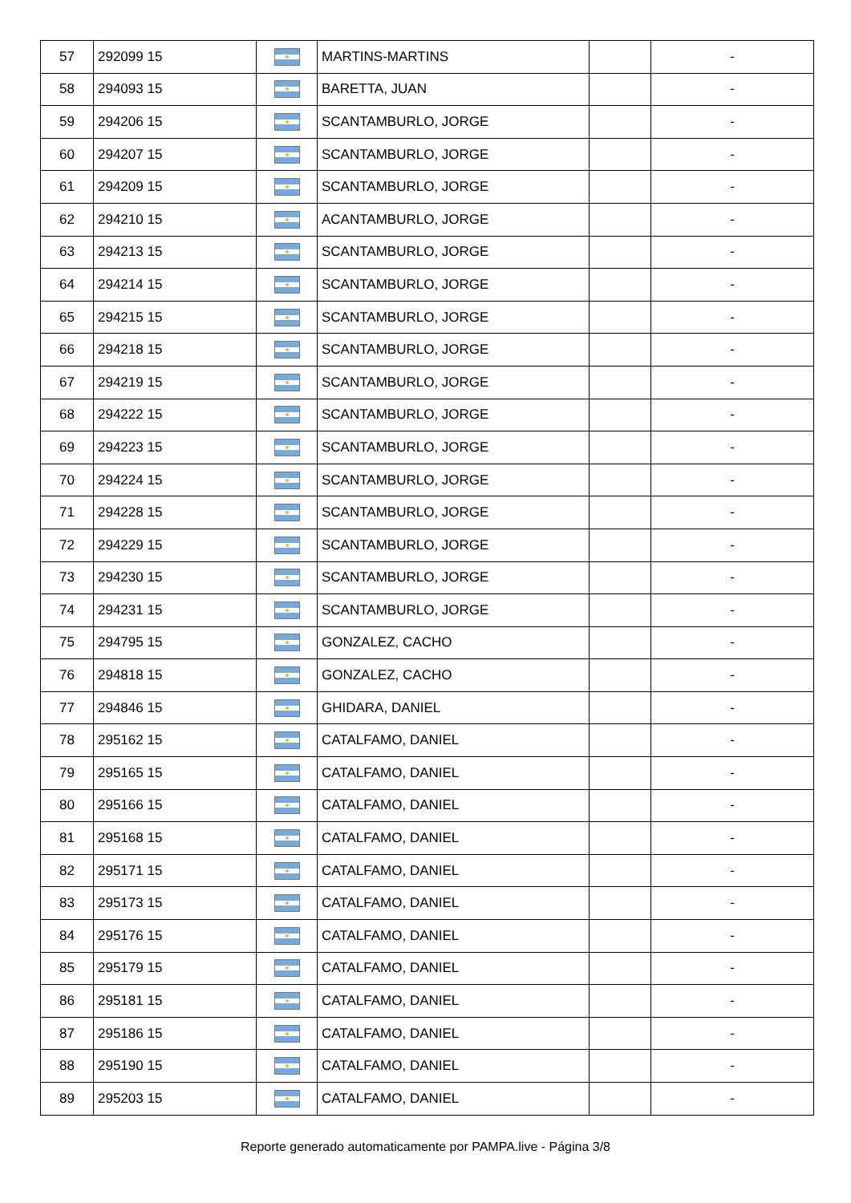| 57 | 292099 15 | | MARTINS-MARTINS | | - |
| 58 | 294093 15 | | BARETTA, JUAN | | - |
| 59 | 294206 15 | | SCANTAMBURLO, JORGE | | - |
| 60 | 294207 15 | | SCANTAMBURLO, JORGE | | - |
| 61 | 294209 15 | | SCANTAMBURLO, JORGE | | - |
| 62 | 294210 15 | | ACANTAMBURLO, JORGE | | - |
| 63 | 294213 15 | | SCANTAMBURLO, JORGE | | - |
| 64 | 294214 15 | | SCANTAMBURLO, JORGE | | - |
| 65 | 294215 15 | | SCANTAMBURLO, JORGE | | - |
| 66 | 294218 15 | | SCANTAMBURLO, JORGE | | - |
| 67 | 294219 15 | | SCANTAMBURLO, JORGE | | - |
| 68 | 294222 15 | | SCANTAMBURLO, JORGE | | - |
| 69 | 294223 15 | | SCANTAMBURLO, JORGE | | - |
| 70 | 294224 15 | | SCANTAMBURLO, JORGE | | - |
| 71 | 294228 15 | | SCANTAMBURLO, JORGE | | - |
| 72 | 294229 15 | | SCANTAMBURLO, JORGE | | - |
| 73 | 294230 15 | | SCANTAMBURLO, JORGE | | - |
| 74 | 294231 15 | | SCANTAMBURLO, JORGE | | - |
| 75 | 294795 15 | | GONZALEZ, CACHO | | - |
| 76 | 294818 15 | | GONZALEZ, CACHO | | - |
| 77 | 294846 15 | | GHIDARA, DANIEL | | - |
| 78 | 295162 15 | | CATALFAMO, DANIEL | | - |
| 79 | 295165 15 | | CATALFAMO, DANIEL | | - |
| 80 | 295166 15 | | CATALFAMO, DANIEL | | - |
| 81 | 295168 15 | | CATALFAMO, DANIEL | | - |
| 82 | 295171 15 | | CATALFAMO, DANIEL | | - |
| 83 | 295173 15 | | CATALFAMO, DANIEL | | - |
| 84 | 295176 15 | | CATALFAMO, DANIEL | | - |
| 85 | 295179 15 | | CATALFAMO, DANIEL | | - |
| 86 | 295181 15 | | CATALFAMO, DANIEL | | - |
| 87 | 295186 15 | | CATALFAMO, DANIEL | | - |
| 88 | 295190 15 | | CATALFAMO, DANIEL | | - |
| 89 | 295203 15 | | CATALFAMO, DANIEL | | - |
Reporte generado automaticamente por PAMPA.live - Página 3/8